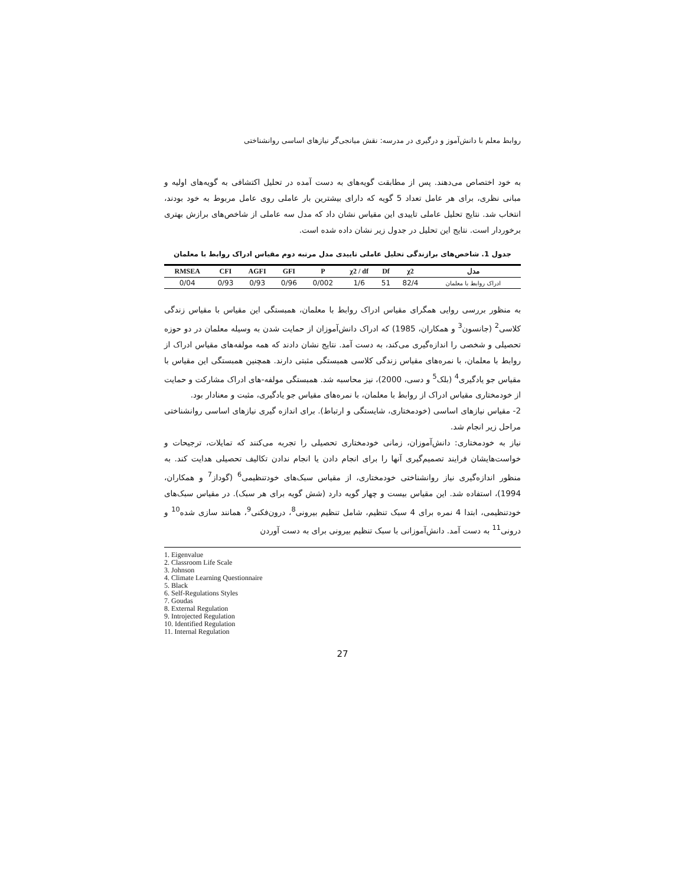روابط معلم با دانش‌آموز و درگیری در مدرسه: نقش میانجی‌گر نیازهای اساسی روانشناختی
به خود اختصاص می‌دهند. پس از مطابقت گویه‌های به دست آمده در تحلیل اکتشافی به گویه‌های اولیه و مبانی نظری، برای هر عامل تعداد 5 گویه که دارای بیشترین بار عاملی روی عامل مربوط به خود بودند، انتخاب شد. نتایج تحلیل عاملی تاییدی این مقیاس نشان داد که مدل سه عاملی از شاخص‌های برازش بهتری برخوردار است. نتایج این تحلیل در جدول زیر نشان داده شده است.
جدول 1. شاخص‌های برازندگی تحلیل عاملی تاییدی مدل مرتبه دوم مقیاس ادراک روابط با معلمان
| RMSEA | CFI | AGFI | GFI | P | χ2 / df | Df | χ2 | مدل |
| --- | --- | --- | --- | --- | --- | --- | --- | --- |
| 0/04 | 0/93 | 0/93 | 0/96 | 0/002 | 1/6 | 51 | 82/4 | ادراک روابط با معلمان |
به منظور بررسی روایی همگرای مقیاس ادراک روابط با معلمان، همبستگی این مقیاس با مقیاس زندگی کلاسی<sup>2</sup> (جانسون<sup>3</sup> و همکاران، 1985) که ادراک دانش‌آموزان از حمایت شدن به وسیله معلمان در دو حوزه تحصیلی و شخصی را اندازه‌گیری می‌کند، به دست آمد. نتایج نشان دادند که همه مولفه‌های مقیاس ادراک از روابط با معلمان، با نمره‌های مقیاس زندگی کلاسی همبستگی مثبتی دارند. همچنین همبستگی این مقیاس با مقیاس جو یادگیری<sup>4</sup> (بلک<sup>5</sup> و دسی، 2000)، نیز محاسبه شد. همبستگی مولفه-های ادراک مشارکت و حمایت از خودمختاری مقیاس ادراک از روابط با معلمان، با نمره‌های مقیاس جو یادگیری، مثبت و معنادار بود.
2- مقیاس نیازهای اساسی (خودمختاری، شایستگی و ارتباط). برای اندازه گیری نیازهای اساسی روانشناختی مراحل زیر انجام شد.
نیاز به خودمختاری: دانش‌آموزان، زمانی خودمختاری تحصیلی را تجربه می‌کنند که تمایلات، ترجیحات و خواست‌هایشان فرایند تصمیم‌گیری آنها را برای انجام دادن یا انجام ندادن تکالیف تحصیلی هدایت کند. به منظور اندازه‌گیری نیاز روانشناختی خودمختاری، از مقیاس سبک‌های خودتنظیمی<sup>6</sup> (گوداز<sup>7</sup> و همکاران، 1994)، استفاده شد. این مقیاس بیست و چهار گویه دارد (شش گویه برای هر سبک). در مقیاس سبک‌های خودتنظیمی، ابتدا 4 نمره برای 4 سبک تنظیم، شامل تنظیم بیرونی<sup>8</sup>، درون‌فکنی<sup>9</sup>، همانند سازی شده<sup>10</sup> و درونی<sup>11</sup> به دست آمد. دانش‌آموزانی با سبک تنظیم بیرونی برای به دست آوردن
1. Eigenvalue
2. Classroom Life Scale
3. Johnson
4. Climate Learning Questionnaire
5. Black
6. Self-Regulations Styles
7. Goudas
8. External Regulation
9. Introjected Regulation
10. Identified Regulation
11. Internal Regulation
27